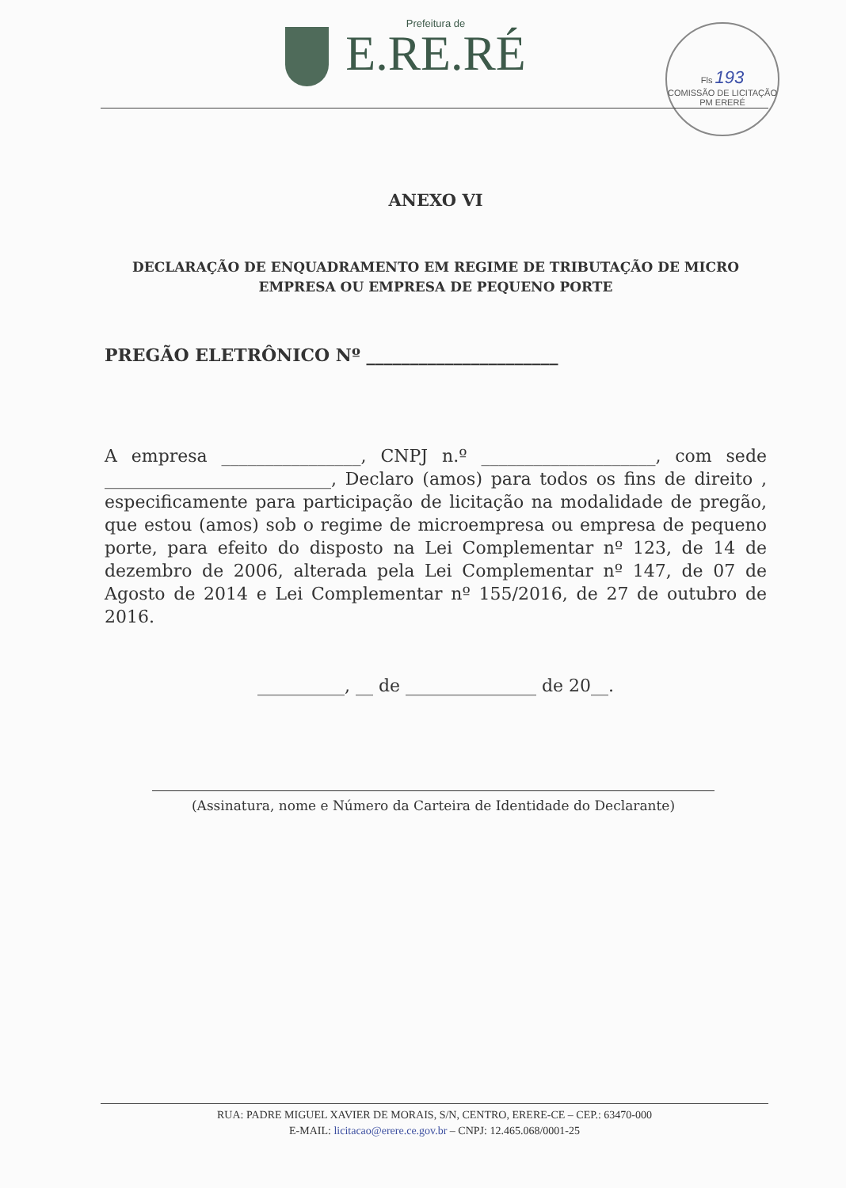Prefeitura de
E.RE.RÉ
Fls 193
COMISSÃO DE LICITAÇÃO
PM ERERÉ
ANEXO VI
DECLARAÇÃO DE ENQUADRAMENTO EM REGIME DE TRIBUTAÇÃO DE MICRO EMPRESA OU EMPRESA DE PEQUENO PORTE
PREGÃO ELETRÔNICO Nº ______________________
A empresa ________________, CNPJ n.º ____________________, com sede __________________________, Declaro (amos) para todos os fins de direito , especificamente para participação de licitação na modalidade de pregão, que estou (amos) sob o regime de microempresa ou empresa de pequeno porte, para efeito do disposto na Lei Complementar nº 123, de 14 de dezembro de 2006, alterada pela Lei Complementar nº 147, de 07 de Agosto de 2014 e Lei Complementar nº 155/2016, de 27 de outubro de 2016.
__________, __ de _______________ de 20__.
(Assinatura, nome e Número da Carteira de Identidade do Declarante)
RUA: PADRE MIGUEL XAVIER DE MORAIS, S/N, CENTRO, ERERE-CE – CEP.: 63470-000
E-MAIL: licitacao@erere.ce.gov.br – CNPJ: 12.465.068/0001-25